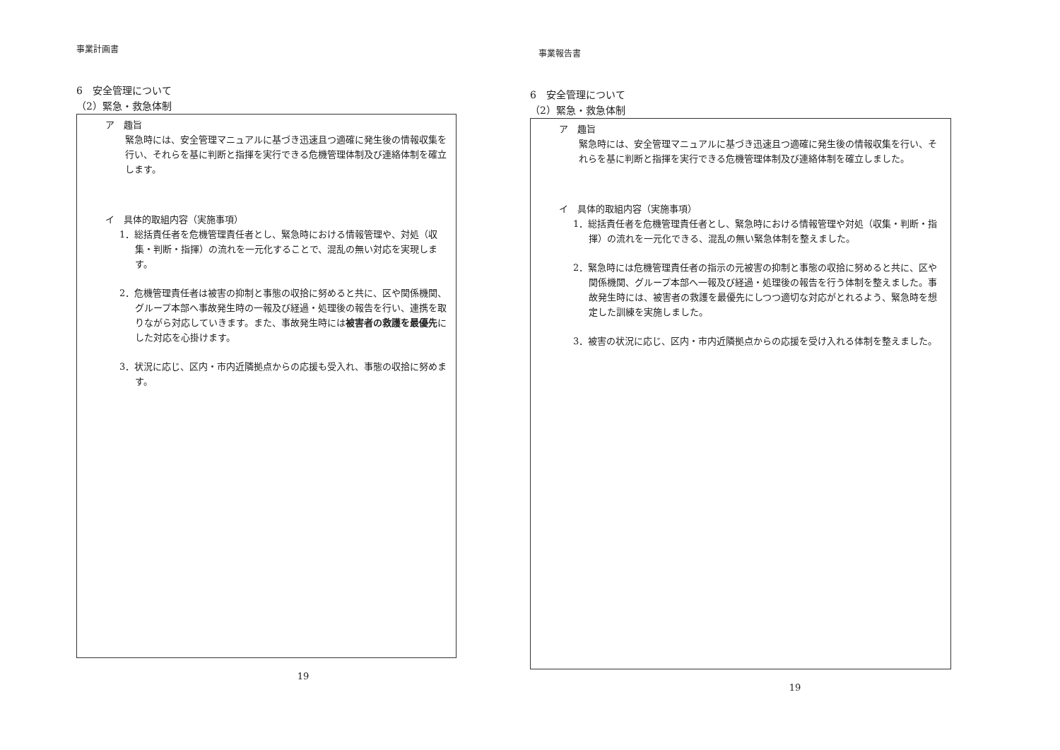事業計画書
6　安全管理について
（2）緊急・救急体制
ア　趣旨
緊急時には、安全管理マニュアルに基づき迅速且つ適確に発生後の情報収集を行い、それらを基に判断と指揮を実行できる危機管理体制及び連絡体制を確立します。
イ　具体的取組内容（実施事項）
1．総括責任者を危機管理責任者とし、緊急時における情報管理や、対処（収集・判断・指揮）の流れを一元化することで、混乱の無い対応を実現します。
2．危機管理責任者は被害の抑制と事態の収拾に努めると共に、区や関係機関、グループ本部へ事故発生時の一報及び経過・処理後の報告を行い、連携を取りながら対応していきます。また、事故発生時には被害者の救護を最優先にした対応を心掛けます。
3．状況に応じ、区内・市内近隣拠点からの応援も受入れ、事態の収拾に努めます。
19
事業報告書
6　安全管理について
（2）緊急・救急体制
ア　趣旨
緊急時には、安全管理マニュアルに基づき迅速且つ適確に発生後の情報収集を行い、それらを基に判断と指揮を実行できる危機管理体制及び連絡体制を確立しました。
イ　具体的取組内容（実施事項）
1．総括責任者を危機管理責任者とし、緊急時における情報管理や対処（収集・判断・指揮）の流れを一元化できる、混乱の無い緊急体制を整えました。
2．緊急時には危機管理責任者の指示の元被害の抑制と事態の収拾に努めると共に、区や関係機関、グループ本部へ一報及び経過・処理後の報告を行う体制を整えました。事故発生時には、被害者の救護を最優先にしつつ適切な対応がとれるよう、緊急時を想定した訓練を実施しました。
3．被害の状況に応じ、区内・市内近隣拠点からの応援を受け入れる体制を整えました。
19